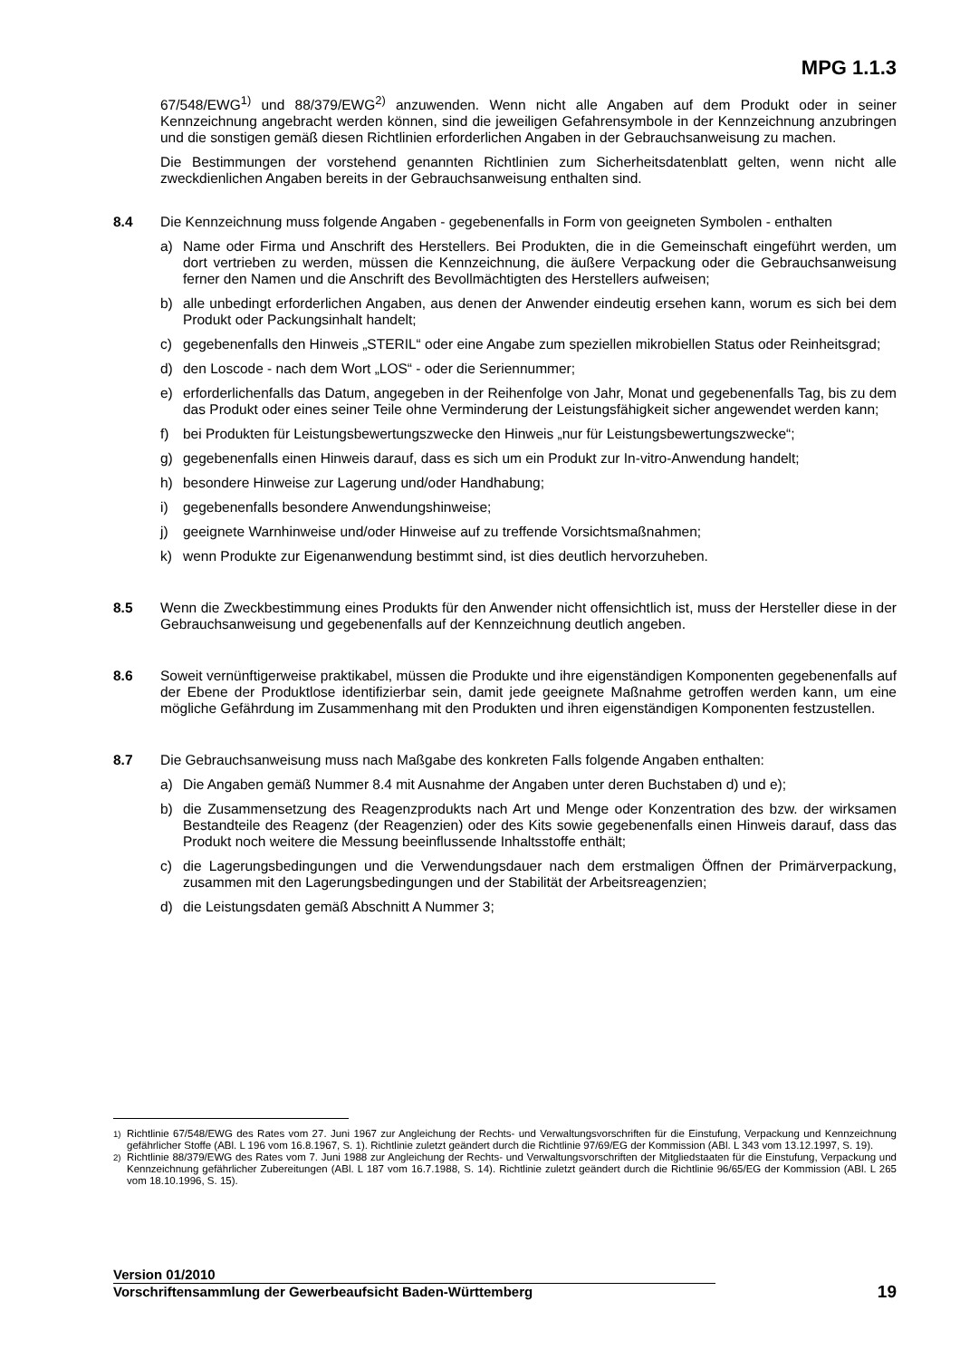MPG 1.1.3
67/548/EWG<sup>1)</sup> und 88/379/EWG<sup>2)</sup> anzuwenden. Wenn nicht alle Angaben auf dem Produkt oder in seiner Kennzeichnung angebracht werden können, sind die jeweiligen Gefahrensymbole in der Kennzeichnung anzubringen und die sonstigen gemäß diesen Richtlinien erforderlichen Angaben in der Gebrauchsanweisung zu machen.
Die Bestimmungen der vorstehend genannten Richtlinien zum Sicherheitsdatenblatt gelten, wenn nicht alle zweckdienlichen Angaben bereits in der Gebrauchsanweisung enthalten sind.
8.4 Die Kennzeichnung muss folgende Angaben - gegebenenfalls in Form von geeigneten Symbolen - enthalten
a) Name oder Firma und Anschrift des Herstellers. Bei Produkten, die in die Gemeinschaft eingeführt werden, um dort vertrieben zu werden, müssen die Kennzeichnung, die äußere Verpackung oder die Gebrauchsanweisung ferner den Namen und die Anschrift des Bevollmächtigten des Herstellers aufweisen;
b) alle unbedingt erforderlichen Angaben, aus denen der Anwender eindeutig ersehen kann, worum es sich bei dem Produkt oder Packungsinhalt handelt;
c) gegebenenfalls den Hinweis „STERIL“ oder eine Angabe zum speziellen mikrobiellen Status oder Reinheitsgrad;
d) den Loscode - nach dem Wort „LOS“ - oder die Seriennummer;
e) erforderlichenfalls das Datum, angegeben in der Reihenfolge von Jahr, Monat und gegebenenfalls Tag, bis zu dem das Produkt oder eines seiner Teile ohne Verminderung der Leistungsfähigkeit sicher angewendet werden kann;
f) bei Produkten für Leistungsbewertungszwecke den Hinweis „nur für Leistungsbewertungszwecke“;
g) gegebenenfalls einen Hinweis darauf, dass es sich um ein Produkt zur In-vitro-Anwendung handelt;
h) besondere Hinweise zur Lagerung und/oder Handhabung;
i) gegebenenfalls besondere Anwendungshinweise;
j) geeignete Warnhinweise und/oder Hinweise auf zu treffende Vorsichtsmaßnahmen;
k) wenn Produkte zur Eigenanwendung bestimmt sind, ist dies deutlich hervorzuheben.
8.5 Wenn die Zweckbestimmung eines Produkts für den Anwender nicht offensichtlich ist, muss der Hersteller diese in der Gebrauchsanweisung und gegebenenfalls auf der Kennzeichnung deutlich angeben.
8.6 Soweit vernünftigerweise praktikabel, müssen die Produkte und ihre eigenständigen Komponenten gegebenenfalls auf der Ebene der Produktlose identifizierbar sein, damit jede geeignete Maßnahme getroffen werden kann, um eine mögliche Gefährdung im Zusammenhang mit den Produkten und ihren eigenständigen Komponenten festzustellen.
8.7 Die Gebrauchsanweisung muss nach Maßgabe des konkreten Falls folgende Angaben enthalten:
a) Die Angaben gemäß Nummer 8.4 mit Ausnahme der Angaben unter deren Buchstaben d) und e);
b) die Zusammensetzung des Reagenzprodukts nach Art und Menge oder Konzentration des bzw. der wirksamen Bestandteile des Reagenz (der Reagenzien) oder des Kits sowie gegebenenfalls einen Hinweis darauf, dass das Produkt noch weitere die Messung beeinflussende Inhaltsstoffe enthält;
c) die Lagerungsbedingungen und die Verwendungsdauer nach dem erstmaligen Öffnen der Primärverpackung, zusammen mit den Lagerungsbedingungen und der Stabilität der Arbeitsreagenzien;
d) die Leistungsdaten gemäß Abschnitt A Nummer 3;
<sup>1)</sup> Richtlinie 67/548/EWG des Rates vom 27. Juni 1967 zur Angleichung der Rechts- und Verwaltungsvorschriften für die Einstufung, Verpackung und Kennzeichnung gefährlicher Stoffe (ABl. L 196 vom 16.8.1967, S. 1). Richtlinie zuletzt geändert durch die Richtlinie 97/69/EG der Kommission (ABl. L 343 vom 13.12.1997, S. 19).
<sup>2)</sup> Richtlinie 88/379/EWG des Rates vom 7. Juni 1988 zur Angleichung der Rechts- und Verwaltungsvorschriften der Mitgliedstaaten für die Einstufung, Verpackung und Kennzeichnung gefährlicher Zubereitungen (ABl. L 187 vom 16.7.1988, S. 14). Richtlinie zuletzt geändert durch die Richtlinie 96/65/EG der Kommission (ABl. L 265 vom 18.10.1996, S. 15).
Version 01/2010
Vorschriftensammlung der Gewerbeaufsicht Baden-Württemberg 19